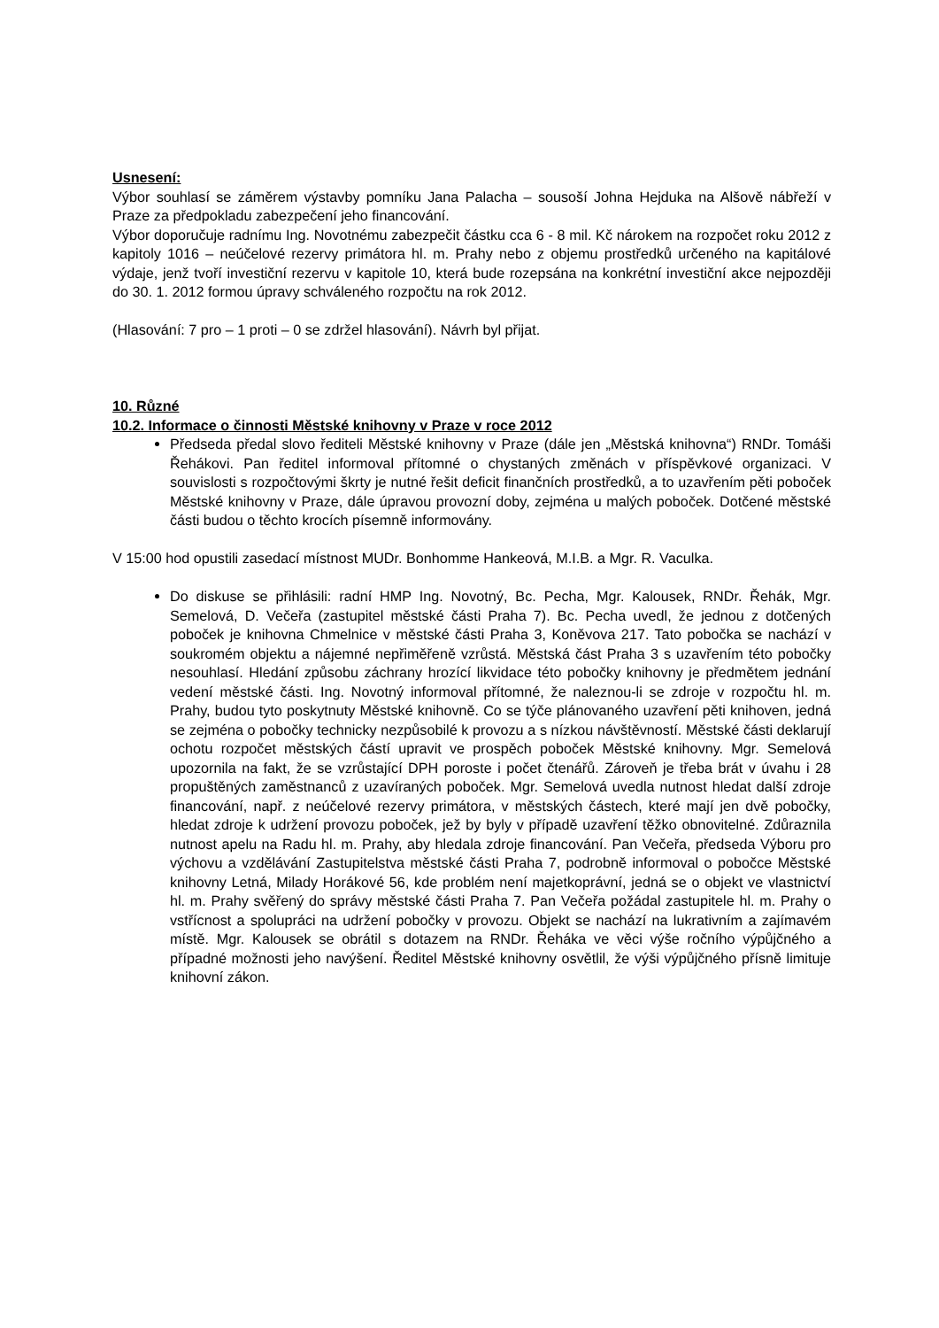Usnesení:
Výbor souhlasí se záměrem výstavby pomníku Jana Palacha – sousoší Johna Hejduka na Alšově nábřeží v Praze za předpokladu zabezpečení jeho financování.
Výbor doporučuje radnímu Ing. Novotnému zabezpečit částku cca 6 - 8 mil. Kč nárokem na rozpočet roku 2012 z kapitoly 1016 – neúčelové rezervy primátora hl. m. Prahy nebo z objemu prostředků určeného na kapitálové výdaje, jenž tvoří investiční rezervu v kapitole 10, která bude rozepsána na konkrétní investiční akce nejpozději do 30. 1. 2012 formou úpravy schváleného rozpočtu na rok 2012.
(Hlasování: 7 pro – 1 proti – 0 se zdržel hlasování). Návrh byl přijat.
10. Různé
10.2. Informace o činnosti Městské knihovny v Praze v roce 2012
Předseda předal slovo řediteli Městské knihovny v Praze (dále jen „Městská knihovna“) RNDr. Tomáši Řehákovi. Pan ředitel informoval přítomné o chystaných změnách v příspěvkové organizaci. V souvislosti s rozpočtovými škrty je nutné řešit deficit finančních prostředků, a to uzavřením pěti poboček Městské knihovny v Praze, dále úpravou provozní doby, zejména u malých poboček. Dotčené městské části budou o těchto krocích písemně informovány.
V 15:00 hod opustili zasedací místnost MUDr. Bonhomme Hankeová, M.I.B. a Mgr. R. Vaculka.
Do diskuse se přihlásili: radní HMP Ing. Novotný, Bc. Pecha, Mgr. Kalousek, RNDr. Řehák, Mgr. Semelová, D. Večeřa (zastupitel městské části Praha 7). Bc. Pecha uvedl, že jednou z dotčených poboček je knihovna Chmelnice v městské části Praha 3, Koněvova 217. Tato pobočka se nachází v soukromém objektu a nájemné nepřiměřeně vzrůstá. Městská část Praha 3 s uzavřením této pobočky nesouhlasí. Hledání způsobu záchrany hrozící likvidace této pobočky knihovny je předmětem jednání vedení městské části. Ing. Novotný informoval přítomné, že naleznou-li se zdroje v rozpočtu hl. m. Prahy, budou tyto poskytnuty Městské knihovně. Co se týče plánovaného uzavření pěti knihoven, jedná se zejména o pobočky technicky nezpůsobilé k provozu a s nízkou návštěvností. Městské části deklarují ochotu rozpočet městských částí upravit ve prospěch poboček Městské knihovny. Mgr. Semelová upozornila na fakt, že se vzrůstající DPH poroste i počet čtenářů. Zároveň je třeba brát v úvahu i 28 propuštěných zaměstnanců z uzavíraných poboček. Mgr. Semelová uvedla nutnost hledat další zdroje financování, např. z neúčelové rezervy primátora, v městských částech, které mají jen dvě pobočky, hledat zdroje k udržení provozu poboček, jež by byly v případě uzavření těžko obnovitelné. Zdůraznila nutnost apelu na Radu hl. m. Prahy, aby hledala zdroje financování. Pan Večeřa, předseda Výboru pro výchovu a vzdělávání Zastupitelstva městské části Praha 7, podrobně informoval o pobočce Městské knihovny Letná, Milady Horákové 56, kde problém není majetkoprávní, jedná se o objekt ve vlastnictví hl. m. Prahy svěřený do správy městské části Praha 7. Pan Večeřa požádal zastupitele hl. m. Prahy o vstřícnost a spolupráci na udržení pobočky v provozu. Objekt se nachází na lukrativním a zajímavém místě. Mgr. Kalousek se obrátil s dotazem na RNDr. Řeháka ve věci výše ročního výpůjčného a případné možnosti jeho navýšení. Ředitel Městské knihovny osvětlil, že výši výpůjčného přísně limituje knihovní zákon.